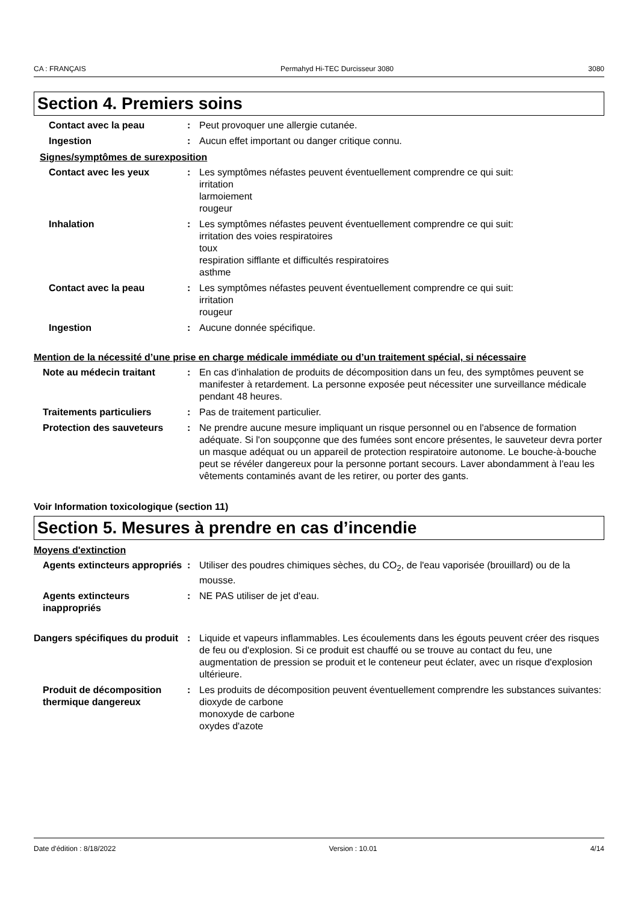CA : FRANÇAIS Permahyd Hi-TEC Durcisseur 3080 3080
Section 4. Premiers soins
Contact avec la peau : Peut provoquer une allergie cutanée.
Ingestion : Aucun effet important ou danger critique connu.
Signes/symptômes de surexposition
Contact avec les yeux : Les symptômes néfastes peuvent éventuellement comprendre ce qui suit:
irritation
larmoiement
rougeur
Inhalation : Les symptômes néfastes peuvent éventuellement comprendre ce qui suit:
irritation des voies respiratoires
toux
respiration sifflante et difficultés respiratoires
asthme
Contact avec la peau : Les symptômes néfastes peuvent éventuellement comprendre ce qui suit:
irritation
rougeur
Ingestion : Aucune donnée spécifique.
Mention de la nécessité d’une prise en charge médicale immédiate ou d’un traitement spécial, si nécessaire
Note au médecin traitant : En cas d'inhalation de produits de décomposition dans un feu, des symptômes peuvent se manifester à retardement. La personne exposée peut nécessiter une surveillance médicale pendant 48 heures.
Traitements particuliers : Pas de traitement particulier.
Protection des sauveteurs : Ne prendre aucune mesure impliquant un risque personnel ou en l'absence de formation adéquate. Si l'on soupçonne que des fumées sont encore présentes, le sauveteur devra porter un masque adéquat ou un appareil de protection respiratoire autonome. Le bouche-à-bouche peut se révéler dangereux pour la personne portant secours. Laver abondamment à l'eau les vêtements contaminés avant de les retirer, ou porter des gants.
Voir Information toxicologique (section 11)
Section 5. Mesures à prendre en cas d’incendie
Moyens d'extinction
Agents extincteurs appropriés
: Utiliser des poudres chimiques sèches, du CO<sub>2</sub>, de l'eau vaporisée (brouillard) ou de la mousse.
Agents extincteurs inappropriés
: NE PAS utiliser de jet d'eau.
Dangers spécifiques du produit
: Liquide et vapeurs inflammables. Les écoulements dans les égouts peuvent créer des risques de feu ou d'explosion. Si ce produit est chauffé ou se trouve au contact du feu, une augmentation de pression se produit et le conteneur peut éclater, avec un risque d'explosion ultérieure.
Produit de décomposition thermique dangereux
: Les produits de décomposition peuvent éventuellement comprendre les substances suivantes:
dioxyde de carbone
monoxyde de carbone
oxydes d'azote
Date d'édition : 8/18/2022 Version : 10.01 4/14